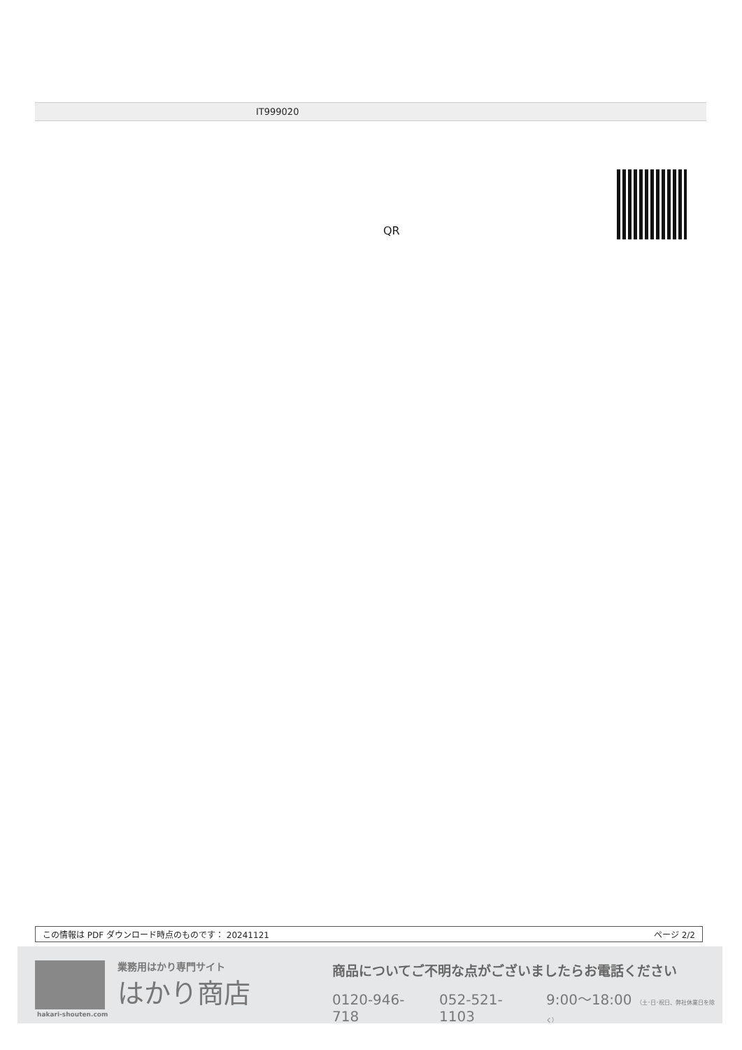IT999020
QR
この情報は PDF ダウンロード時点のものです： 20241121 ページ 2/2
業務用はかり専門サイト
はかり商店
hakari-shouten.com
商品についてご不明な点がございましたらお電話ください
0120-946-718 052-521-1103 9:00〜18:00 （土･日･祝日、弊社休業日を除く）